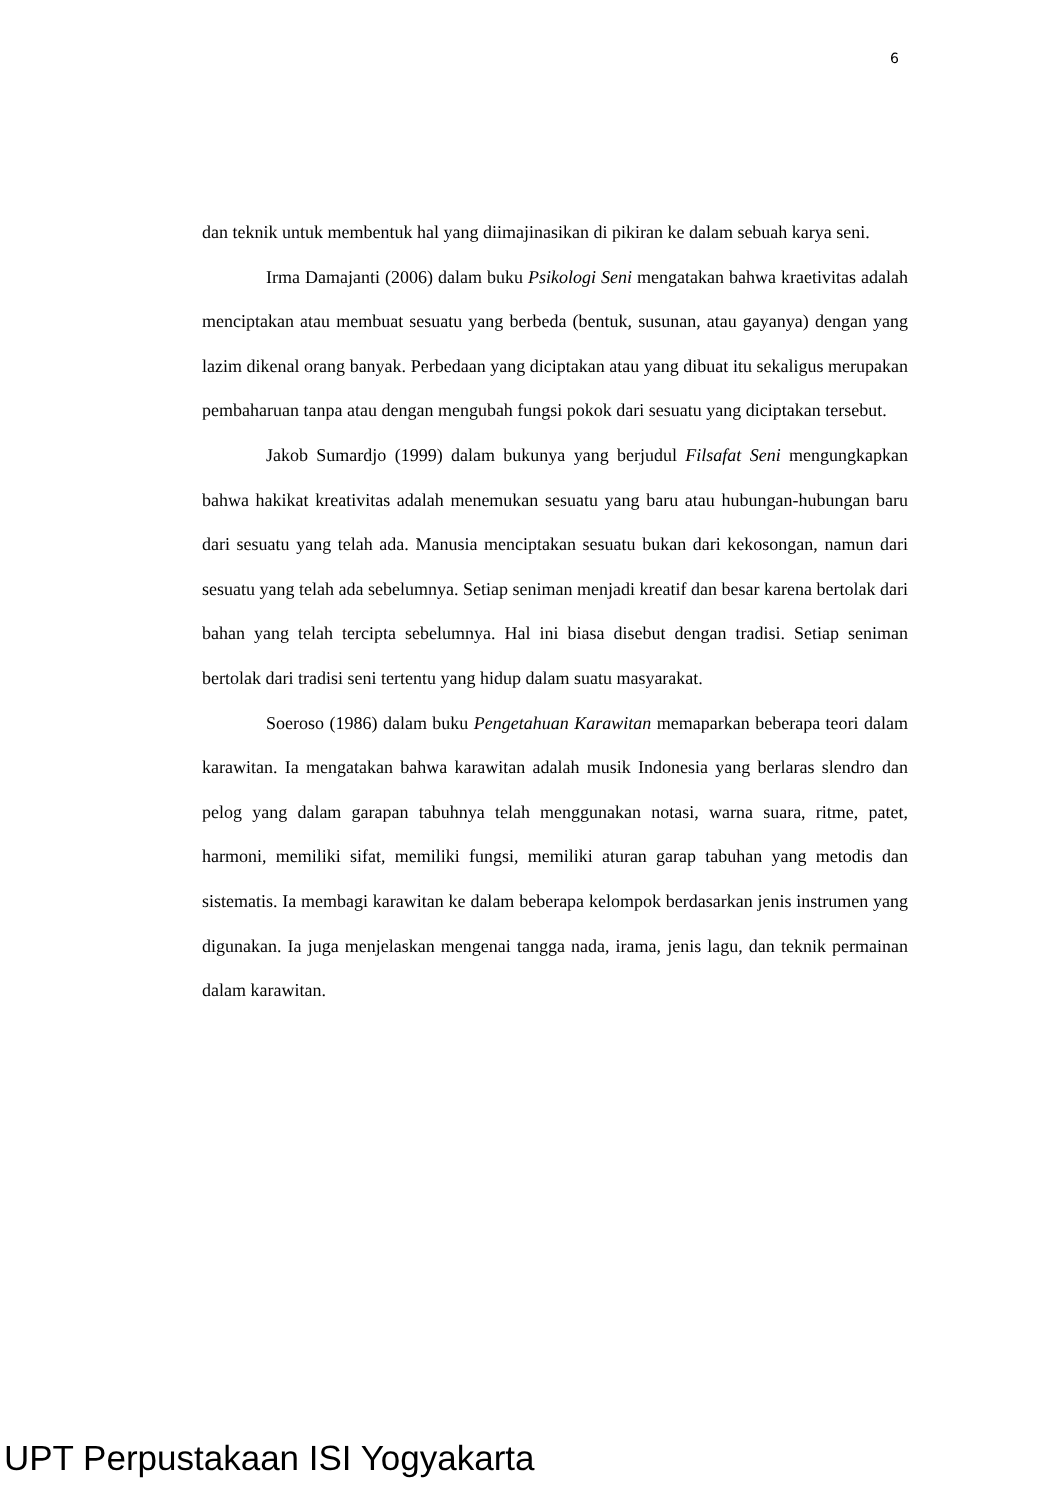6
dan teknik untuk membentuk hal yang diimajinasikan di pikiran ke dalam sebuah karya seni.
Irma Damajanti (2006) dalam buku Psikologi Seni mengatakan bahwa kraetivitas adalah menciptakan atau membuat sesuatu yang berbeda (bentuk, susunan, atau gayanya) dengan yang lazim dikenal orang banyak. Perbedaan yang diciptakan atau yang dibuat itu sekaligus merupakan pembaharuan tanpa atau dengan mengubah fungsi pokok dari sesuatu yang diciptakan tersebut.
Jakob Sumardjo (1999) dalam bukunya yang berjudul Filsafat Seni mengungkapkan bahwa hakikat kreativitas adalah menemukan sesuatu yang baru atau hubungan-hubungan baru dari sesuatu yang telah ada. Manusia menciptakan sesuatu bukan dari kekosongan, namun dari sesuatu yang telah ada sebelumnya. Setiap seniman menjadi kreatif dan besar karena bertolak dari bahan yang telah tercipta sebelumnya. Hal ini biasa disebut dengan tradisi. Setiap seniman bertolak dari tradisi seni tertentu yang hidup dalam suatu masyarakat.
Soeroso (1986) dalam buku Pengetahuan Karawitan memaparkan beberapa teori dalam karawitan. Ia mengatakan bahwa karawitan adalah musik Indonesia yang berlaras slendro dan pelog yang dalam garapan tabuhnya telah menggunakan notasi, warna suara, ritme, patet, harmoni, memiliki sifat, memiliki fungsi, memiliki aturan garap tabuhan yang metodis dan sistematis. Ia membagi karawitan ke dalam beberapa kelompok berdasarkan jenis instrumen yang digunakan. Ia juga menjelaskan mengenai tangga nada, irama, jenis lagu, dan teknik permainan dalam karawitan.
UPT Perpustakaan ISI Yogyakarta